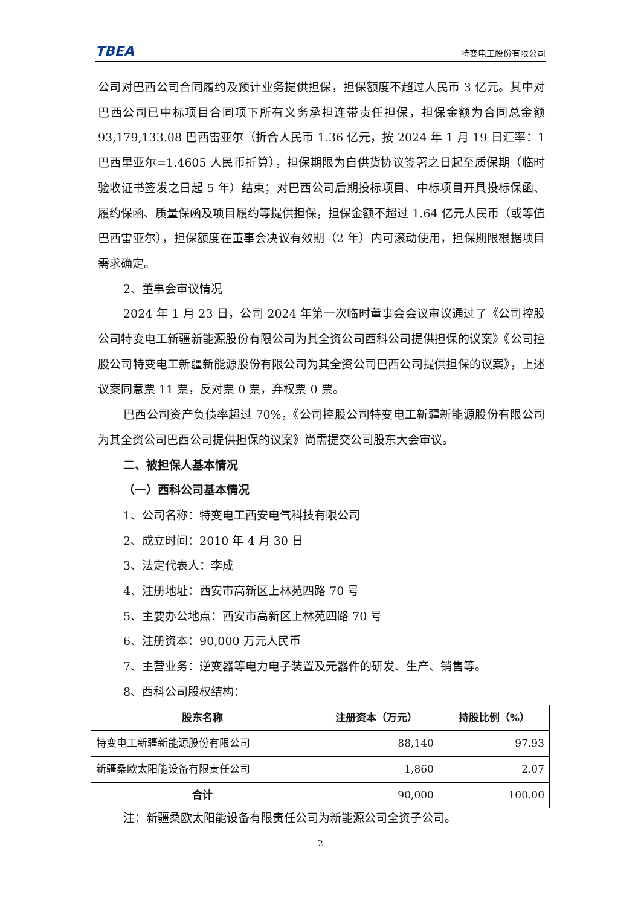TBEA 特变电工股份有限公司
公司对巴西公司合同履约及预计业务提供担保，担保额度不超过人民币 3 亿元。其中对巴西公司已中标项目合同项下所有义务承担连带责任担保，担保金额为合同总金额 93,179,133.08 巴西雷亚尔（折合人民币 1.36 亿元，按 2024 年 1 月 19 日汇率：1 巴西里亚尔=1.4605 人民币折算），担保期限为自供货协议签署之日起至质保期（临时验收证书签发之日起 5 年）结束；对巴西公司后期投标项目、中标项目开具投标保函、履约保函、质量保函及项目履约等提供担保，担保金额不超过 1.64 亿元人民币（或等值巴西雷亚尔），担保额度在董事会决议有效期（2 年）内可滚动使用，担保期限根据项目需求确定。
2、董事会审议情况
2024 年 1 月 23 日，公司 2024 年第一次临时董事会会议审议通过了《公司控股公司特变电工新疆新能源股份有限公司为其全资公司西科公司提供担保的议案》《公司控股公司特变电工新疆新能源股份有限公司为其全资公司巴西公司提供担保的议案》，上述议案同意票 11 票，反对票 0 票，弃权票 0 票。
巴西公司资产负债率超过 70%，《公司控股公司特变电工新疆新能源股份有限公司为其全资公司巴西公司提供担保的议案》尚需提交公司股东大会审议。
二、被担保人基本情况
（一）西科公司基本情况
1、公司名称：特变电工西安电气科技有限公司
2、成立时间：2010 年 4 月 30 日
3、法定代表人：李成
4、注册地址：西安市高新区上林苑四路 70 号
5、主要办公地点：西安市高新区上林苑四路 70 号
6、注册资本：90,000 万元人民币
7、主营业务：逆变器等电力电子装置及元器件的研发、生产、销售等。
8、西科公司股权结构：
| 股东名称 | 注册资本（万元） | 持股比例（%） |
| --- | --- | --- |
| 特变电工新疆新能源股份有限公司 | 88,140 | 97.93 |
| 新疆桑欧太阳能设备有限责任公司 | 1,860 | 2.07 |
| 合计 | 90,000 | 100.00 |
注：新疆桑欧太阳能设备有限责任公司为新能源公司全资子公司。
2